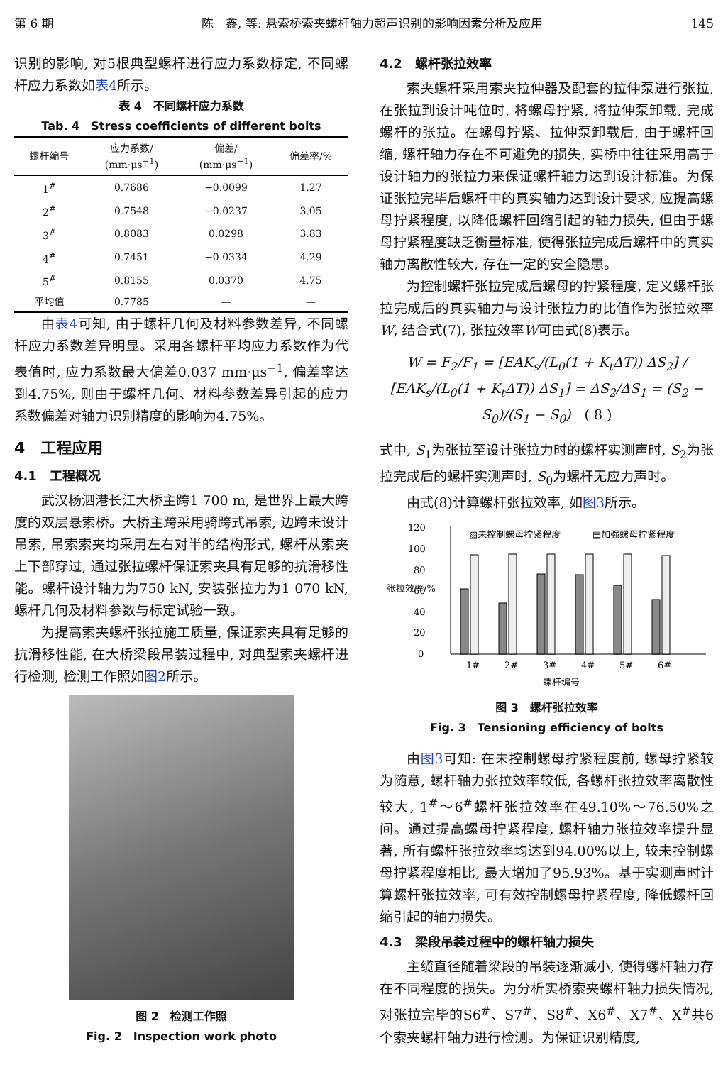第 6 期 陈　鑫, 等: 悬索桥索夹螺杆轴力超声识别的影响因素分析及应用 145
识别的影响, 对5根典型螺杆进行应力系数标定, 不同螺杆应力系数如表4所示。
表 4　不同螺杆应力系数
Tab. 4　Stress coefficients of different bolts
| 螺杆编号 | 应力系数/ (mm·μs<sup>−1</sup>) | 偏差/ (mm·μs<sup>−1</sup>) | 偏差率/% |
| --- | --- | --- | --- |
| 1<sup>#</sup> | 0.7686 | −0.0099 | 1.27 |
| 2<sup>#</sup> | 0.7548 | −0.0237 | 3.05 |
| 3<sup>#</sup> | 0.8083 | 0.0298 | 3.83 |
| 4<sup>#</sup> | 0.7451 | −0.0334 | 4.29 |
| 5<sup>#</sup> | 0.8155 | 0.0370 | 4.75 |
| 平均值 | 0.7785 | — | — |
由表4可知, 由于螺杆几何及材料参数差异, 不同螺杆应力系数差异明显。采用各螺杆平均应力系数作为代表值时, 应力系数最大偏差0.037 mm·μs<sup>−1</sup>, 偏差率达到4.75%, 则由于螺杆几何、材料参数差异引起的应力系数偏差对轴力识别精度的影响为4.75%。
4　工程应用
4.1　工程概况
武汉杨泗港长江大桥主跨1 700 m, 是世界上最大跨度的双层悬索桥。大桥主跨采用骑跨式吊索, 边跨未设计吊索, 吊索索夹均采用左右对半的结构形式, 螺杆从索夹上下部穿过, 通过张拉螺杆保证索夹具有足够的抗滑移性能。螺杆设计轴力为750 kN, 安装张拉力为1 070 kN, 螺杆几何及材料参数与标定试验一致。
为提高索夹螺杆张拉施工质量, 保证索夹具有足够的抗滑移性能, 在大桥梁段吊装过程中, 对典型索夹螺杆进行检测, 检测工作照如图2所示。
图 2　检测工作照
Fig. 2　Inspection work photo
4.2　螺杆张拉效率
索夹螺杆采用索夹拉伸器及配套的拉伸泵进行张拉, 在张拉到设计吨位时, 将螺母拧紧, 将拉伸泵卸载, 完成螺杆的张拉。在螺母拧紧、拉伸泵卸载后, 由于螺杆回缩, 螺杆轴力存在不可避免的损失, 实桥中往往采用高于设计轴力的张拉力来保证螺杆轴力达到设计标准。为保证张拉完毕后螺杆中的真实轴力达到设计要求, 应提高螺母拧紧程度, 以降低螺杆回缩引起的轴力损失, 但由于螺母拧紧程度缺乏衡量标准, 使得张拉完成后螺杆中的真实轴力离散性较大, 存在一定的安全隐患。
为控制螺杆张拉完成后螺母的拧紧程度, 定义螺杆张拉完成后的真实轴力与设计张拉力的比值作为张拉效率W, 结合式(7), 张拉效率W可由式(8)表示。
W = F<sub>2</sub>/F<sub>1</sub> = [EAK<sub>s</sub>/(L<sub>0</sub>(1 + K<sub>t</sub>ΔT)) ΔS<sub>2</sub>] / [EAK<sub>s</sub>/(L<sub>0</sub>(1 + K<sub>t</sub>ΔT)) ΔS<sub>1</sub>] = ΔS<sub>2</sub>/ΔS<sub>1</sub> = (S<sub>2</sub> − S<sub>0</sub>)/(S<sub>1</sub> − S<sub>0</sub>)　( 8 )
式中, S<sub>1</sub>为张拉至设计张拉力时的螺杆实测声时, S<sub>2</sub>为张拉完成后的螺杆实测声时, S<sub>0</sub>为螺杆无应力声时。
由式(8)计算螺杆张拉效率, 如图3所示。
120
100
80
60
40
20
0
▨未控制螺母拧紧程度
▤加强螺母拧紧程度
1#
2#
3#
4#
5#
6#
螺杆编号
张拉效率/%
图 3　螺杆张拉效率
Fig. 3　Tensioning efficiency of bolts
由图3可知: 在未控制螺母拧紧程度前, 螺母拧紧较为随意, 螺杆轴力张拉效率较低, 各螺杆张拉效率离散性较大, 1<sup>#</sup>～6<sup>#</sup>螺杆张拉效率在49.10%～76.50%之间。通过提高螺母拧紧程度, 螺杆轴力张拉效率提升显著, 所有螺杆张拉效率均达到94.00%以上, 较未控制螺母拧紧程度相比, 最大增加了95.93%。基于实测声时计算螺杆张拉效率, 可有效控制螺母拧紧程度, 降低螺杆回缩引起的轴力损失。
4.3　梁段吊装过程中的螺杆轴力损失
主缆直径随着梁段的吊装逐渐减小, 使得螺杆轴力存在不同程度的损失。为分析实桥索夹螺杆轴力损失情况, 对张拉完毕的S6<sup>#</sup>、S7<sup>#</sup>、S8<sup>#</sup>、X6<sup>#</sup>、X7<sup>#</sup>、X<sup>#</sup>共6个索夹螺杆轴力进行检测。为保证识别精度,